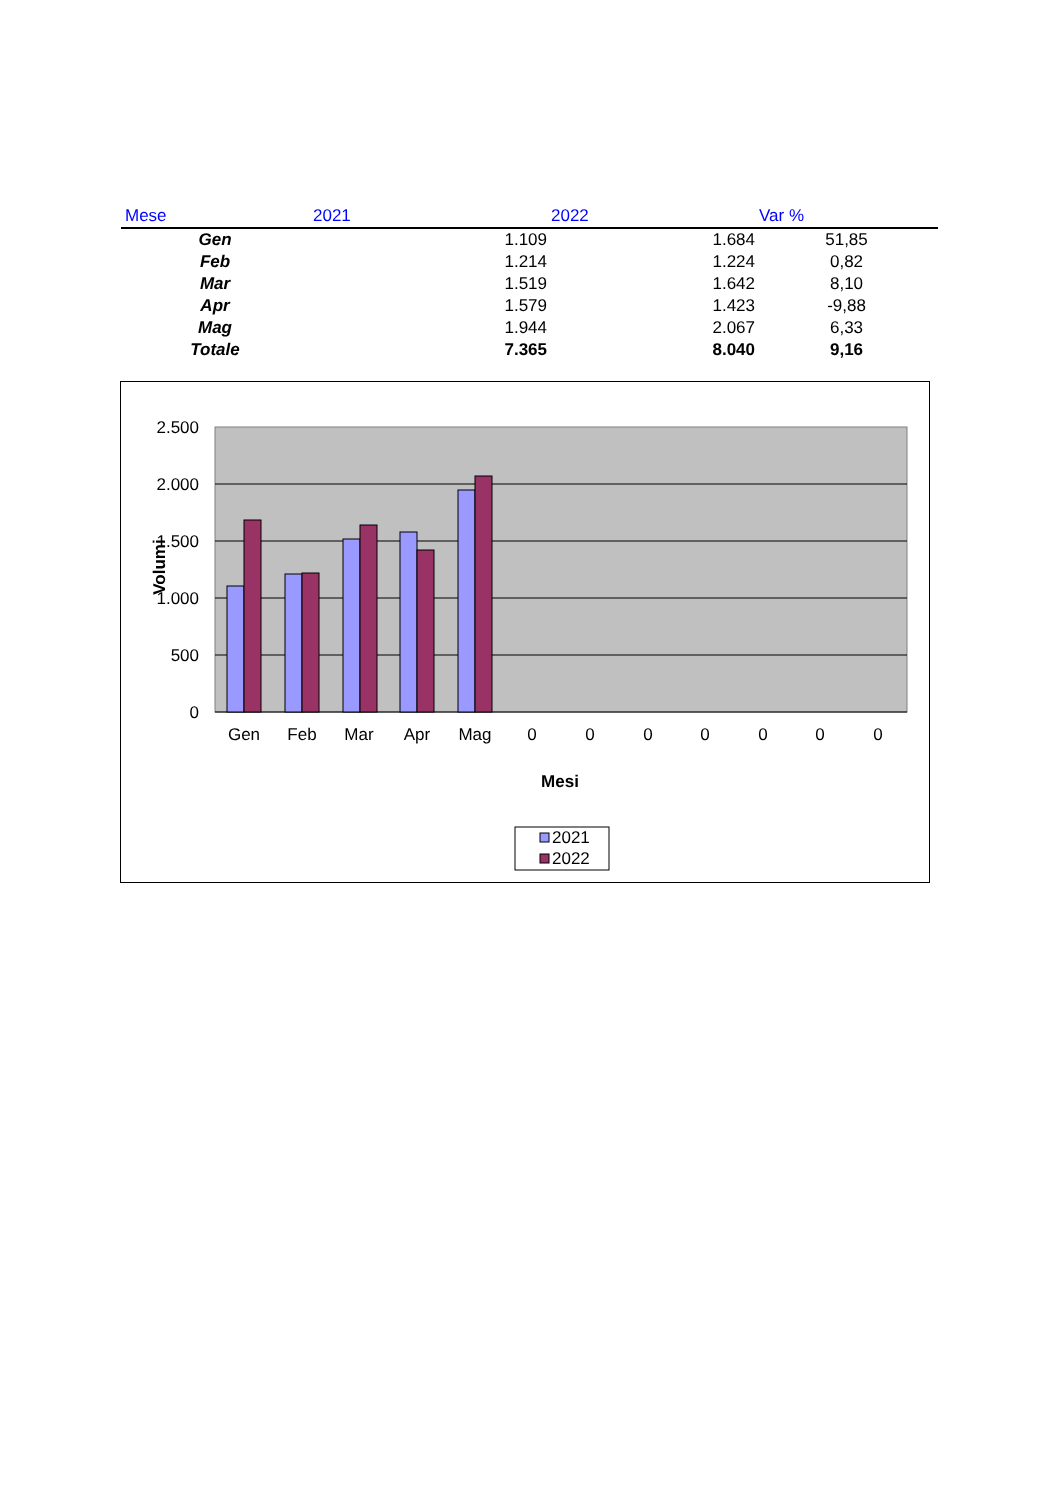| Mese | 2021 | 2022 | Var % |
| --- | --- | --- | --- |
| Gen | 1.109 | 1.684 | 51,85 |
| Feb | 1.214 | 1.224 | 0,82 |
| Mar | 1.519 | 1.642 | 8,10 |
| Apr | 1.579 | 1.423 | -9,88 |
| Mag | 1.944 | 2.067 | 6,33 |
| Totale | 7.365 | 8.040 | 9,16 |
2.500
2.000
1.500
1.000
500
0
Volumi
Gen
Feb
Mar
Apr
Mag
0
0
0
0
0
0
0
Mesi
2021
2022